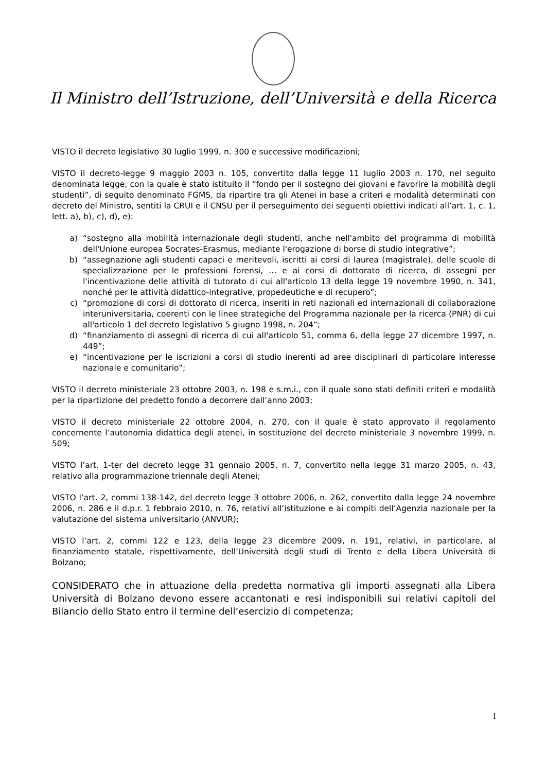Il Ministro dell’Istruzione, dell’Università e della Ricerca
VISTO il decreto legislativo 30 luglio 1999, n. 300 e successive modificazioni;
VISTO il decreto-legge 9 maggio 2003 n. 105, convertito dalla legge 11 luglio 2003 n. 170, nel seguito denominata legge, con la quale è stato istituito il “fondo per il sostegno dei giovani e favorire la mobilità degli studenti”, di seguito denominato FGMS, da ripartire tra gli Atenei in base a criteri e modalità determinati con decreto del Ministro, sentiti la CRUI e il CNSU per il perseguimento dei seguenti obiettivi indicati all’art. 1, c. 1, lett. a), b), c), d), e):
a) “sostegno alla mobilità internazionale degli studenti, anche nell'ambito del programma di mobilità dell'Unione europea Socrates-Erasmus, mediante l'erogazione di borse di studio integrative”;
b) “assegnazione agli studenti capaci e meritevoli, iscritti ai corsi di laurea (magistrale), delle scuole di specializzazione per le professioni forensi, … e ai corsi di dottorato di ricerca, di assegni per l'incentivazione delle attività di tutorato di cui all'articolo 13 della legge 19 novembre 1990, n. 341, nonché per le attività didattico-integrative, propedeutiche e di recupero”;
c) “promozione di corsi di dottorato di ricerca, inseriti in reti nazionali ed internazionali di collaborazione interuniversitaria, coerenti con le linee strategiche del Programma nazionale per la ricerca (PNR) di cui all'articolo 1 del decreto legislativo 5 giugno 1998, n. 204”;
d) “finanziamento di assegni di ricerca di cui all'articolo 51, comma 6, della legge 27 dicembre 1997, n. 449”;
e) “incentivazione per le iscrizioni a corsi di studio inerenti ad aree disciplinari di particolare interesse nazionale e comunitario”;
VISTO il decreto ministeriale 23 ottobre 2003, n. 198 e s.m.i., con il quale sono stati definiti criteri e modalità per la ripartizione del predetto fondo a decorrere dall’anno 2003;
VISTO il decreto ministeriale 22 ottobre 2004, n. 270, con il quale è stato approvato il regolamento concernente l’autonomia didattica degli atenei, in sostituzione del decreto ministeriale 3 novembre 1999, n. 509;
VISTO l’art. 1-ter del decreto legge 31 gennaio 2005, n. 7, convertito nella legge 31 marzo 2005, n. 43, relativo alla programmazione triennale degli Atenei;
VISTO l’art. 2, commi 138-142, del decreto legge 3 ottobre 2006, n. 262, convertito dalla legge 24 novembre 2006, n. 286 e il d.p.r. 1 febbraio 2010, n. 76, relativi all’istituzione e ai compiti dell’Agenzia nazionale per la valutazione del sistema universitario (ANVUR);
VISTO l’art. 2, commi 122 e 123, della legge 23 dicembre 2009, n. 191, relativi, in particolare, al finanziamento statale, rispettivamente, dell’Università degli studi di Trento e della Libera Università di Bolzano;
CONSIDERATO che in attuazione della predetta normativa gli importi assegnati alla Libera Università di Bolzano devono essere accantonati e resi indisponibili sui relativi capitoli del Bilancio dello Stato entro il termine dell’esercizio di competenza;
1